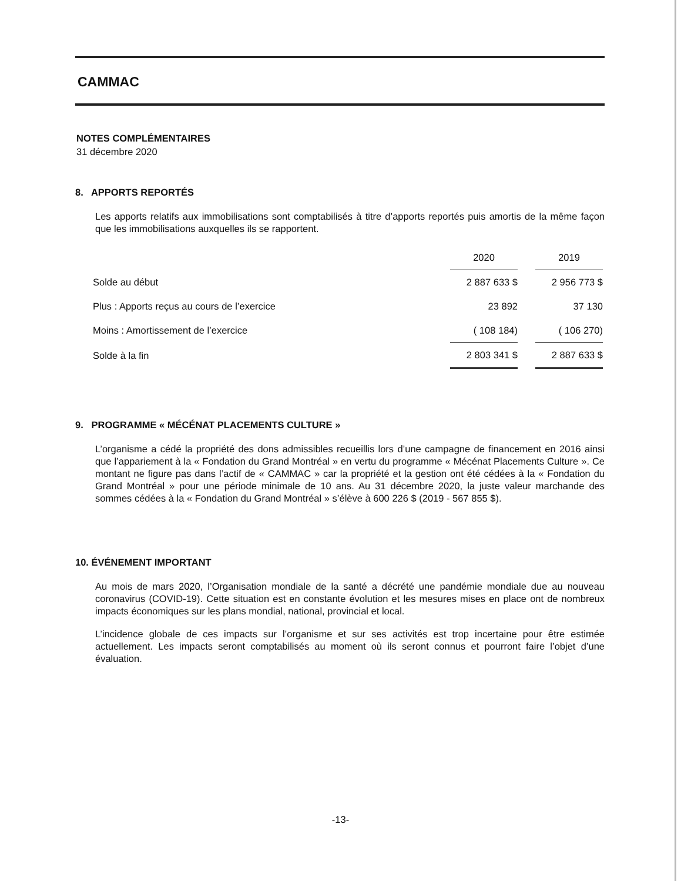CAMMAC
NOTES COMPLÉMENTAIRES
31 décembre 2020
8. APPORTS REPORTÉS
Les apports relatifs aux immobilisations sont comptabilisés à titre d’apports reportés puis amortis de la même façon que les immobilisations auxquelles ils se rapportent.
| | 2020 | | 2019 |
| Solde au début | 2 887 633 $ | | 2 956 773 $ |
| Plus : Apports reçus au cours de l’exercice | 23 892 | | 37 130 |
| Moins : Amortissement de l’exercice | ( 108 184) | | ( 106 270) |
| Solde à la fin | 2 803 341 $ | | 2 887 633 $ |
9. PROGRAMME « MÉCÉNAT PLACEMENTS CULTURE »
L’organisme a cédé la propriété des dons admissibles recueillis lors d’une campagne de financement en 2016 ainsi que l’appariement à la « Fondation du Grand Montréal » en vertu du programme « Mécénat Placements Culture ». Ce montant ne figure pas dans l’actif de « CAMMAC » car la propriété et la gestion ont été cédées à la « Fondation du Grand Montréal » pour une période minimale de 10 ans. Au 31 décembre 2020, la juste valeur marchande des sommes cédées à la « Fondation du Grand Montréal » s’élève à 600 226 $ (2019 - 567 855 $).
10. ÉVÉNEMENT IMPORTANT
Au mois de mars 2020, l’Organisation mondiale de la santé a décrété une pandémie mondiale due au nouveau coronavirus (COVID-19). Cette situation est en constante évolution et les mesures mises en place ont de nombreux impacts économiques sur les plans mondial, national, provincial et local.
L’incidence globale de ces impacts sur l’organisme et sur ses activités est trop incertaine pour être estimée actuellement. Les impacts seront comptabilisés au moment où ils seront connus et pourront faire l’objet d’une évaluation.
-13-